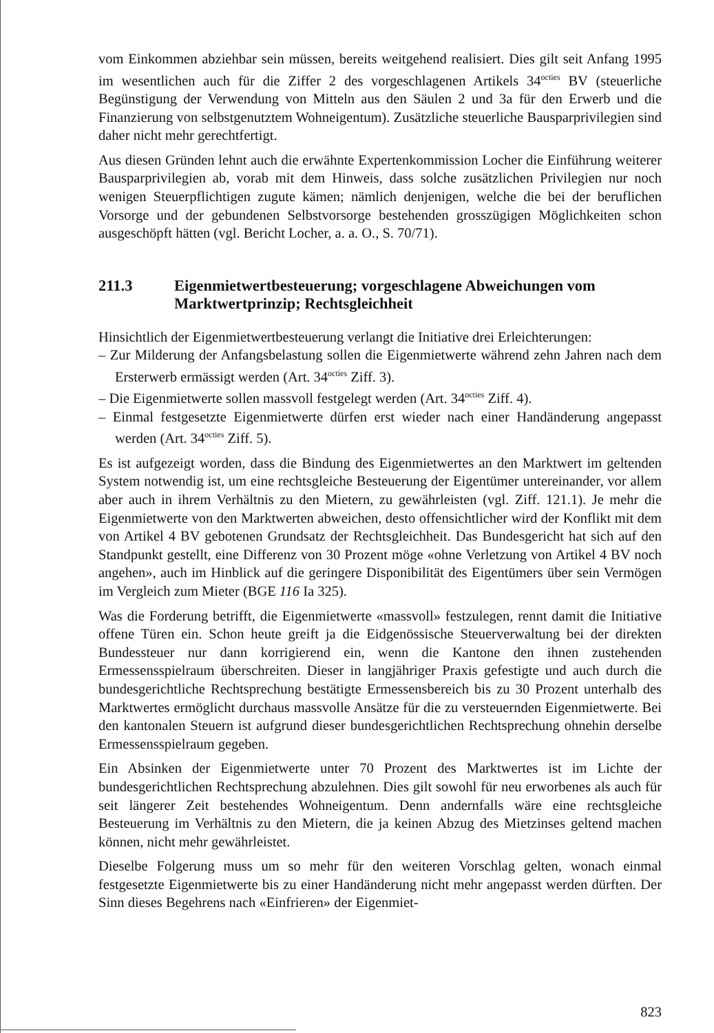vom Einkommen abziehbar sein müssen, bereits weitgehend realisiert. Dies gilt seit Anfang 1995 im wesentlichen auch für die Ziffer 2 des vorgeschlagenen Artikels 34<sup>octies</sup> BV (steuerliche Begünstigung der Verwendung von Mitteln aus den Säulen 2 und 3a für den Erwerb und die Finanzierung von selbstgenutztem Wohneigentum). Zusätzliche steuerliche Bausparprivilegien sind daher nicht mehr gerechtfertigt.
Aus diesen Gründen lehnt auch die erwähnte Expertenkommission Locher die Einführung weiterer Bausparprivilegien ab, vorab mit dem Hinweis, dass solche zusätzlichen Privilegien nur noch wenigen Steuerpflichtigen zugute kämen; nämlich denjenigen, welche die bei der beruflichen Vorsorge und der gebundenen Selbstvorsorge bestehenden grosszügigen Möglichkeiten schon ausgeschöpft hätten (vgl. Bericht Locher, a. a. O., S. 70/71).
211.3 Eigenmietwertbesteuerung; vorgeschlagene Abweichungen vom Marktwertprinzip; Rechtsgleichheit
Hinsichtlich der Eigenmietwertbesteuerung verlangt die Initiative drei Erleichterungen:
– Zur Milderung der Anfangsbelastung sollen die Eigenmietwerte während zehn Jahren nach dem Ersterwerb ermässigt werden (Art. 34<sup>octies</sup> Ziff. 3).
– Die Eigenmietwerte sollen massvoll festgelegt werden (Art. 34<sup>octies</sup> Ziff. 4).
– Einmal festgesetzte Eigenmietwerte dürfen erst wieder nach einer Handänderung angepasst werden (Art. 34<sup>octies</sup> Ziff. 5).
Es ist aufgezeigt worden, dass die Bindung des Eigenmietwertes an den Marktwert im geltenden System notwendig ist, um eine rechtsgleiche Besteuerung der Eigentümer untereinander, vor allem aber auch in ihrem Verhältnis zu den Mietern, zu gewährleisten (vgl. Ziff. 121.1). Je mehr die Eigenmietwerte von den Marktwerten abweichen, desto offensichtlicher wird der Konflikt mit dem von Artikel 4 BV gebotenen Grundsatz der Rechtsgleichheit. Das Bundesgericht hat sich auf den Standpunkt gestellt, eine Differenz von 30 Prozent möge «ohne Verletzung von Artikel 4 BV noch angehen», auch im Hinblick auf die geringere Disponibilität des Eigentümers über sein Vermögen im Vergleich zum Mieter (BGE 116 Ia 325).
Was die Forderung betrifft, die Eigenmietwerte «massvoll» festzulegen, rennt damit die Initiative offene Türen ein. Schon heute greift ja die Eidgenössische Steuerverwaltung bei der direkten Bundessteuer nur dann korrigierend ein, wenn die Kantone den ihnen zustehenden Ermessensspielraum überschreiten. Dieser in langjähriger Praxis gefestigte und auch durch die bundesgerichtliche Rechtsprechung bestätigte Ermessensbereich bis zu 30 Prozent unterhalb des Marktwertes ermöglicht durchaus massvolle Ansätze für die zu versteuernden Eigenmietwerte. Bei den kantonalen Steuern ist aufgrund dieser bundesgerichtlichen Rechtsprechung ohnehin derselbe Ermessensspielraum gegeben.
Ein Absinken der Eigenmietwerte unter 70 Prozent des Marktwertes ist im Lichte der bundesgerichtlichen Rechtsprechung abzulehnen. Dies gilt sowohl für neu erworbenes als auch für seit längerer Zeit bestehendes Wohneigentum. Denn andernfalls wäre eine rechtsgleiche Besteuerung im Verhältnis zu den Mietern, die ja keinen Abzug des Mietzinses geltend machen können, nicht mehr gewährleistet.
Dieselbe Folgerung muss um so mehr für den weiteren Vorschlag gelten, wonach einmal festgesetzte Eigenmietwerte bis zu einer Handänderung nicht mehr angepasst werden dürften. Der Sinn dieses Begehrens nach «Einfrieren» der Eigenmiet-
823